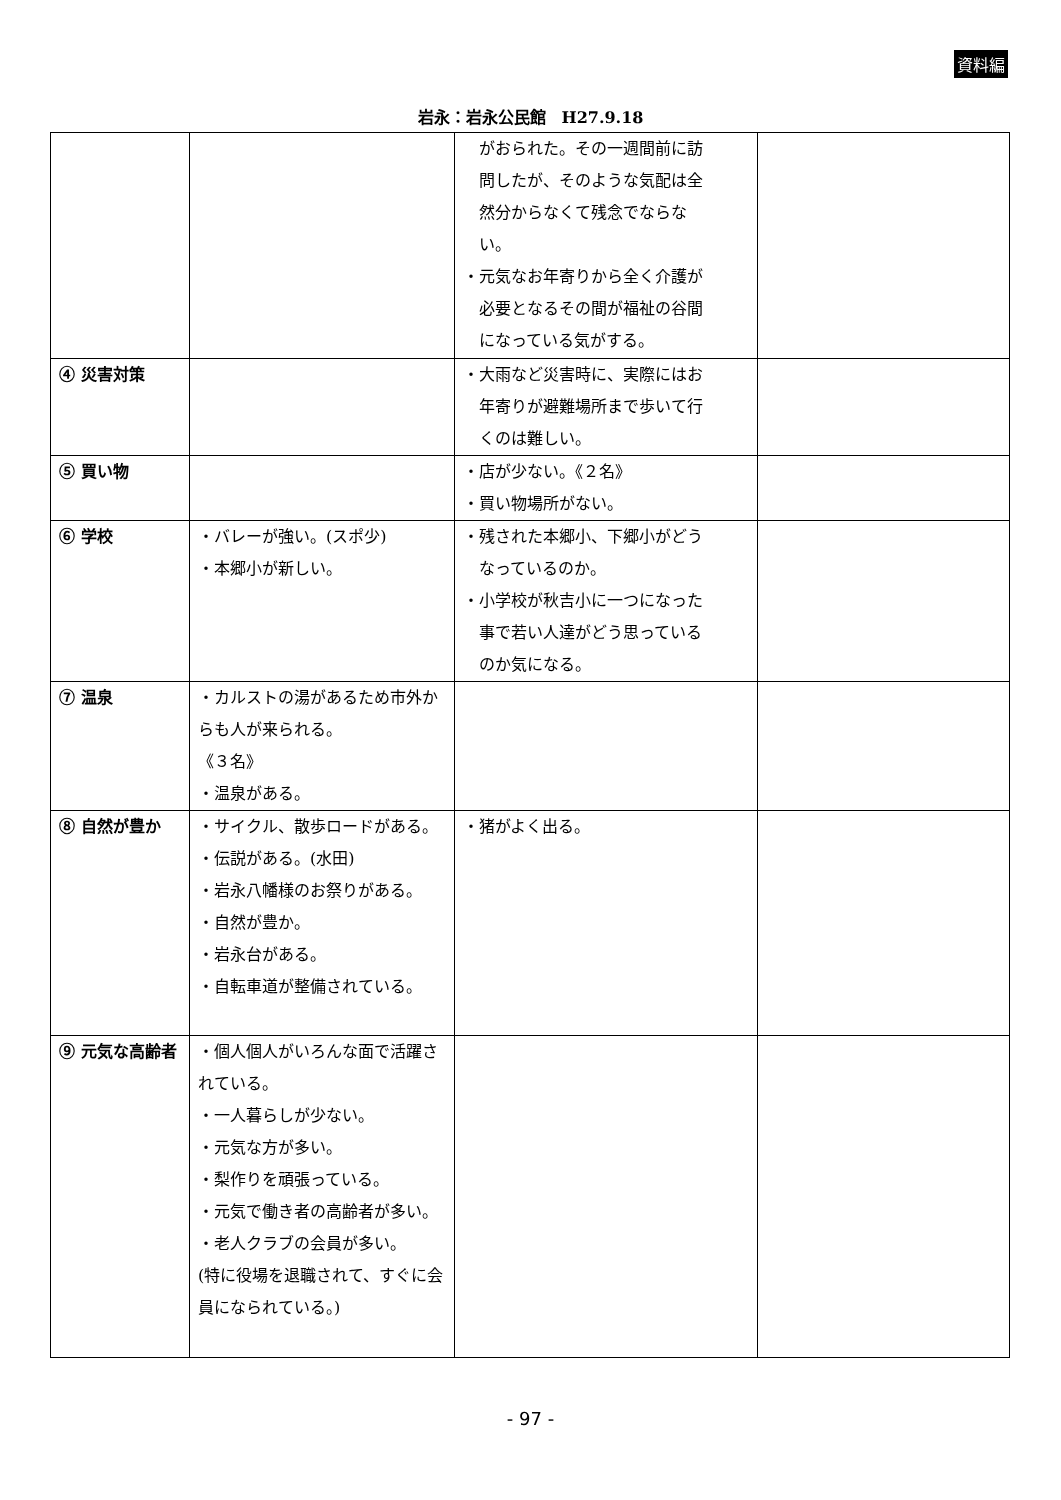資料編
岩永：岩永公民館　H27.9.18
| | | がおられた。その一週間前に訪 問したが、そのような気配は全 然分からなくて残念でならな い。 ・元気なお年寄りから全く介護が 必要となるその間が福祉の谷間 になっている気がする。 | |
| ④ 災害対策 | | ・大雨など災害時に、実際にはお 年寄りが避難場所まで歩いて行 くのは難しい。 | |
| ⑤ 買い物 | | ・店が少ない。《２名》 ・買い物場所がない。 | |
| ⑥ 学校 | ・バレーが強い。(スポ少) ・本郷小が新しい。 | ・残された本郷小、下郷小がどう なっているのか。 ・小学校が秋吉小に一つになった 事で若い人達がどう思っている のか気になる。 | |
| ⑦ 温泉 | ・カルストの湯があるため市外からも人が来られる。 《３名》 ・温泉がある。 | | |
| ⑧ 自然が豊か | ・サイクル、散歩ロードがある。 ・伝説がある。(水田) ・岩永八幡様のお祭りがある。 ・自然が豊か。 ・岩永台がある。 ・自転車道が整備されている。 | ・猪がよく出る。 | |
| ⑨ 元気な高齢者 | ・個人個人がいろんな面で活躍されている。 ・一人暮らしが少ない。 ・元気な方が多い。 ・梨作りを頑張っている。 ・元気で働き者の高齢者が多い。 ・老人クラブの会員が多い。 (特に役場を退職されて、すぐに会員になられている。) | | |
- 97 -